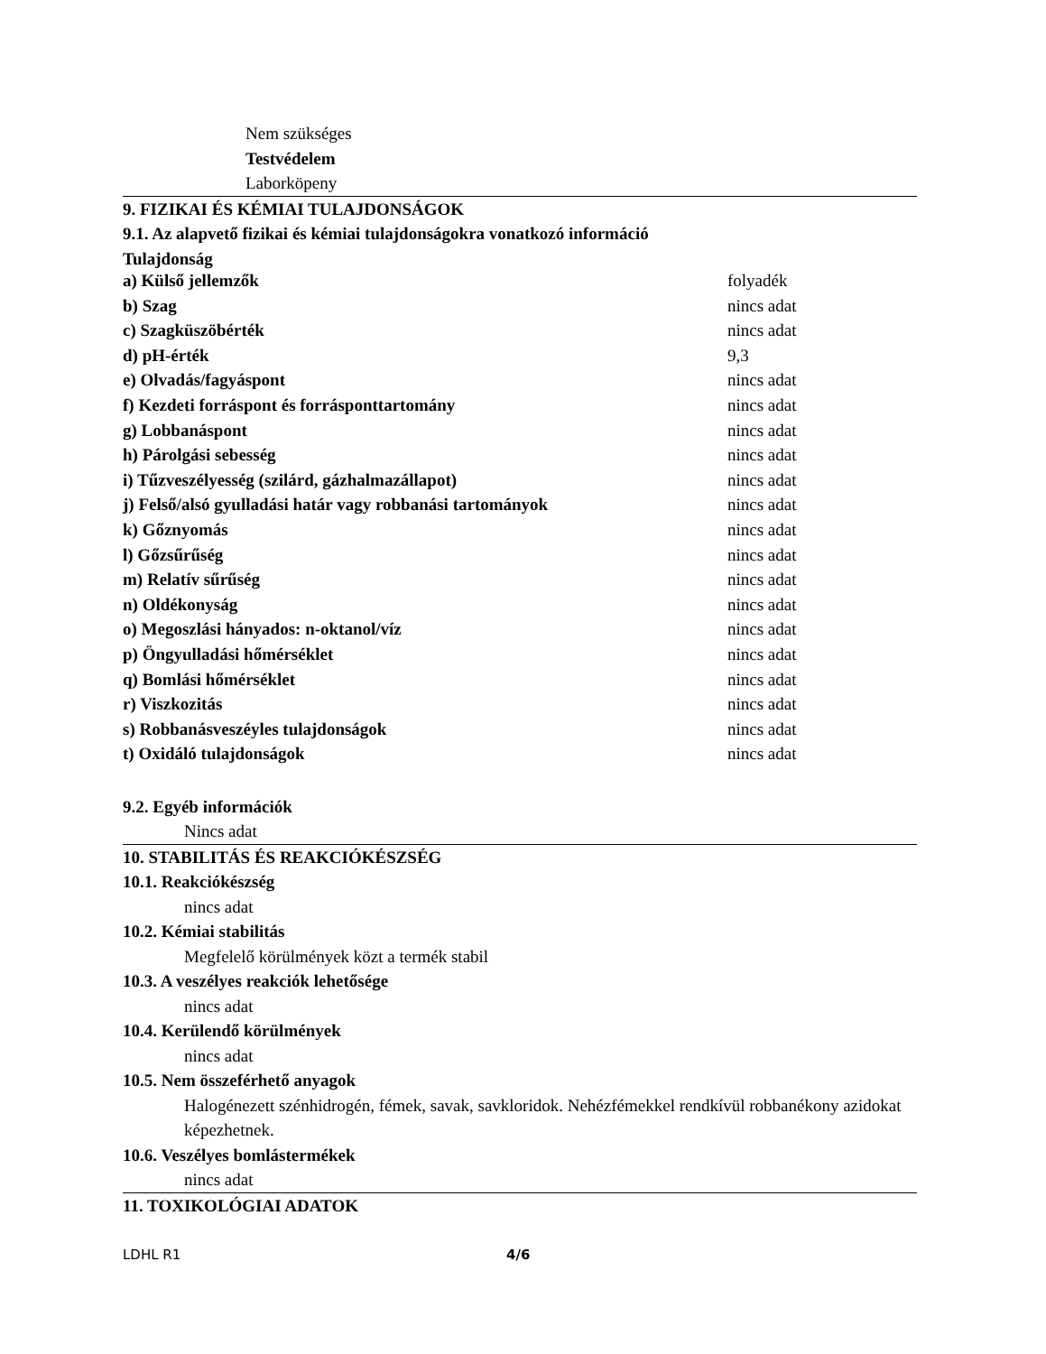Nem szükséges
Testvédelem
Laborköpeny
9. FIZIKAI ÉS KÉMIAI TULAJDONSÁGOK
9.1. Az alapvető fizikai és kémiai tulajdonságokra vonatkozó információ
Tulajdonság
| a) Külső jellemzők | folyadék |
| b) Szag | nincs adat |
| c) Szagküszöbérték | nincs adat |
| d) pH-érték | 9,3 |
| e) Olvadás/fagyáspont | nincs adat |
| f) Kezdeti forráspont és forrásponttartomány | nincs adat |
| g) Lobbanáspont | nincs adat |
| h) Párolgási sebesség | nincs adat |
| i) Tűzveszélyesség (szilárd, gázhalmazállapot) | nincs adat |
| j) Felső/alsó gyulladási határ vagy robbanási tartományok | nincs adat |
| k) Gőznyomás | nincs adat |
| l) Gőzsűrűség | nincs adat |
| m) Relatív sűrűség | nincs adat |
| n) Oldékonyság | nincs adat |
| o) Megoszlási hányados: n-oktanol/víz | nincs adat |
| p) Öngyulladási hőmérséklet | nincs adat |
| q) Bomlási hőmérséklet | nincs adat |
| r) Viszkozitás | nincs adat |
| s) Robbanásveszéyles tulajdonságok | nincs adat |
| t) Oxidáló tulajdonságok | nincs adat |
9.2. Egyéb információk
Nincs adat
10. STABILITÁS ÉS REAKCIÓKÉSZSÉG
10.1. Reakciókészség
nincs adat
10.2. Kémiai stabilitás
Megfelelő körülmények közt a termék stabil
10.3. A veszélyes reakciók lehetősége
nincs adat
10.4. Kerülendő körülmények
nincs adat
10.5. Nem összeférhető anyagok
Halogénezett szénhidrogén, fémek, savak, savkloridok. Nehézfémekkel rendkívül robbanékony azidokat képezhetnek.
10.6. Veszélyes bomlástermékek
nincs adat
11. TOXIKOLÓGIAI ADATOK
LDHL R1 4/6